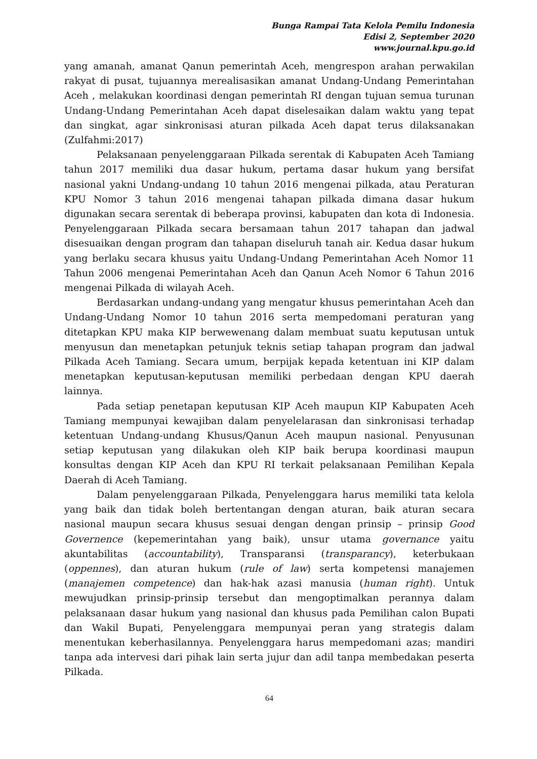Bunga Rampai Tata Kelola Pemilu Indonesia
Edisi 2, September 2020
www.journal.kpu.go.id
yang amanah, amanat Qanun pemerintah Aceh, mengrespon arahan perwakilan rakyat di pusat, tujuannya merealisasikan amanat Undang-Undang Pemerintahan Aceh , melakukan koordinasi dengan pemerintah RI dengan tujuan semua turunan Undang-Undang Pemerintahan Aceh dapat diselesaikan dalam waktu yang tepat dan singkat, agar sinkronisasi aturan pilkada Aceh dapat terus dilaksanakan (Zulfahmi:2017)
Pelaksanaan penyelenggaraan Pilkada serentak di Kabupaten Aceh Tamiang tahun 2017 memiliki dua dasar hukum, pertama dasar hukum yang bersifat nasional yakni Undang-undang 10 tahun 2016 mengenai pilkada, atau Peraturan KPU Nomor 3 tahun 2016 mengenai tahapan pilkada dimana dasar hukum digunakan secara serentak di beberapa provinsi, kabupaten dan kota di Indonesia. Penyelenggaraan Pilkada secara bersamaan tahun 2017 tahapan dan jadwal disesuaikan dengan program dan tahapan diseluruh tanah air. Kedua dasar hukum yang berlaku secara khusus yaitu Undang-Undang Pemerintahan Aceh Nomor 11 Tahun 2006 mengenai Pemerintahan Aceh dan Qanun Aceh Nomor 6 Tahun 2016 mengenai Pilkada di wilayah Aceh.
Berdasarkan undang-undang yang mengatur khusus pemerintahan Aceh dan Undang-Undang Nomor 10 tahun 2016 serta mempedomani peraturan yang ditetapkan KPU maka KIP berwewenang dalam membuat suatu keputusan untuk menyusun dan menetapkan petunjuk teknis setiap tahapan program dan jadwal Pilkada Aceh Tamiang. Secara umum, berpijak kepada ketentuan ini KIP dalam menetapkan keputusan-keputusan memiliki perbedaan dengan KPU daerah lainnya.
Pada setiap penetapan keputusan KIP Aceh maupun KIP Kabupaten Aceh Tamiang mempunyai kewajiban dalam penyelelarasan dan sinkronisasi terhadap ketentuan Undang-undang Khusus/Qanun Aceh maupun nasional. Penyusunan setiap keputusan yang dilakukan oleh KIP baik berupa koordinasi maupun konsultas dengan KIP Aceh dan KPU RI terkait pelaksanaan Pemilihan Kepala Daerah di Aceh Tamiang.
Dalam penyelenggaraan Pilkada, Penyelenggara harus memiliki tata kelola yang baik dan tidak boleh bertentangan dengan aturan, baik aturan secara nasional maupun secara khusus sesuai dengan dengan prinsip – prinsip Good Governence (kepemerintahan yang baik), unsur utama governance yaitu akuntabilitas (accountability), Transparansi (transparancy), keterbukaan (oppennes), dan aturan hukum (rule of law) serta kompetensi manajemen (manajemen competence) dan hak-hak azasi manusia (human right). Untuk mewujudkan prinsip-prinsip tersebut dan mengoptimalkan perannya dalam pelaksanaan dasar hukum yang nasional dan khusus pada Pemilihan calon Bupati dan Wakil Bupati, Penyelenggara mempunyai peran yang strategis dalam menentukan keberhasilannya. Penyelenggara harus mempedomani azas; mandiri tanpa ada intervesi dari pihak lain serta jujur dan adil tanpa membedakan peserta Pilkada.
64